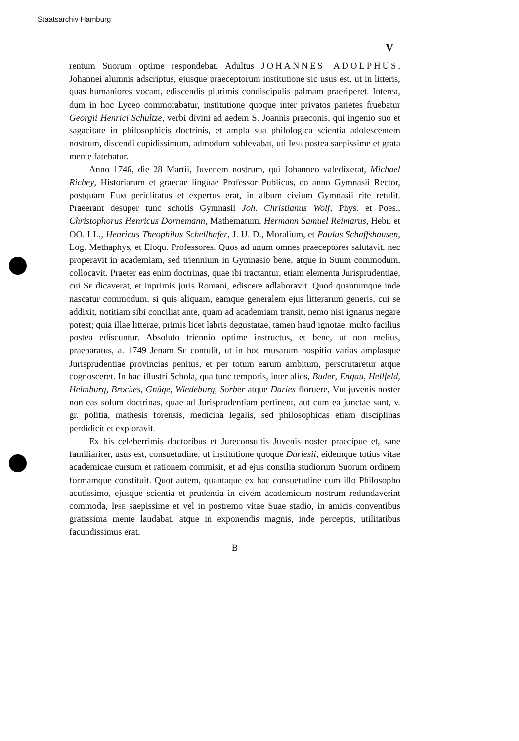Staatsarchiv Hamburg
V
rentum Suorum optime respondebat. Adultus JOHANNES ADOLPHUS, Johannei alumnis adscriptus, ejusque praeceptorum institutione sic usus est, ut in litteris, quas humaniores vocant, ediscendis plurimis condiscipulis palmam praeriperet. Interea, dum in hoc Lyceo commorabatur, institutione quoque inter privatos parietes fruebatur Georgii Henrici Schultze, verbi divini ad aedem S. Joannis praeconis, qui ingenio suo et sagacitate in philosophicis doctrinis, et ampla sua philologica scientia adolescentem nostrum, discendi cupidissimum, admodum sublevabat, uti Ipse postea saepissime et grata mente fatebatur.
Anno 1746, die 28 Martii, Juvenem nostrum, qui Johanneo valedixerat, Michael Richey, Historiarum et graecae linguae Professor Publicus, eo anno Gymnasii Rector, postquam Eum periclitatus et expertus erat, in album civium Gymnasii rite retulit. Praeerant desuper tunc scholis Gymnasii Joh. Christianus Wolf, Phys. et Poes., Christophorus Henricus Dornemann, Mathematum, Hermann Samuel Reimarus, Hebr. et OO. LL., Henricus Theophilus Schellhafer, J. U. D., Moralium, et Paulus Schaffshausen, Log. Methaphys. et Eloqu. Professores. Quos ad unum omnes praeceptores salutavit, nec properavit in academiam, sed triennium in Gymnasio bene, atque in Suum commodum, collocavit. Praeter eas enim doctrinas, quae ibi tractantur, etiam elementa Jurisprudentiae, cui Se dicaverat, et inprimis juris Romani, ediscere adlaboravit. Quod quantumque inde nascatur commodum, si quis aliquam, eamque generalem ejus litterarum generis, cui se addixit, notitiam sibi conciliat ante, quam ad academiam transit, nemo nisi ignarus negare potest; quia illae litterae, primis licet labris degustatae, tamen haud ignotae, multo facilius postea ediscuntur. Absoluto triennio optime instructus, et bene, ut non melius, praeparatus, a. 1749 Jenam Se contulit, ut in hoc musarum hospitio varias amplasque Jurisprudentiae provincias penitus, et per totum earum ambitum, perscrutaretur atque cognosceret. In hac illustri Schola, qua tunc temporis, inter alios, Buder, Engau, Hellfeld, Heimburg, Brockes, Gnüge, Wiedeburg, Sorber atque Daries floruere, Vir juvenis noster non eas solum doctrinas, quae ad Jurisprudentiam pertinent, aut cum ea junctae sunt, v. gr. politia, mathesis forensis, medicina legalis, sed philosophicas etiam disciplinas perdidicit et exploravit.
Ex his celeberrimis doctoribus et Jureconsultis Juvenis noster praecipue et, sane familiariter, usus est, consuetudine, ut institutione quoque Dariesii, eidemque totius vitae academicae cursum et rationem commisit, et ad ejus consilia studiorum Suorum ordinem formamque constituit. Quot autem, quantaque ex hac consuetudine cum illo Philosopho acutissimo, ejusque scientia et prudentia in civem academicum nostrum redundaverint commoda, Ipse saepissime et vel in postremo vitae Suae stadio, in amicis conventibus gratissima mente laudabat, atque in exponendis magnis, inde perceptis, utilitatibus facundissimus erat.
B